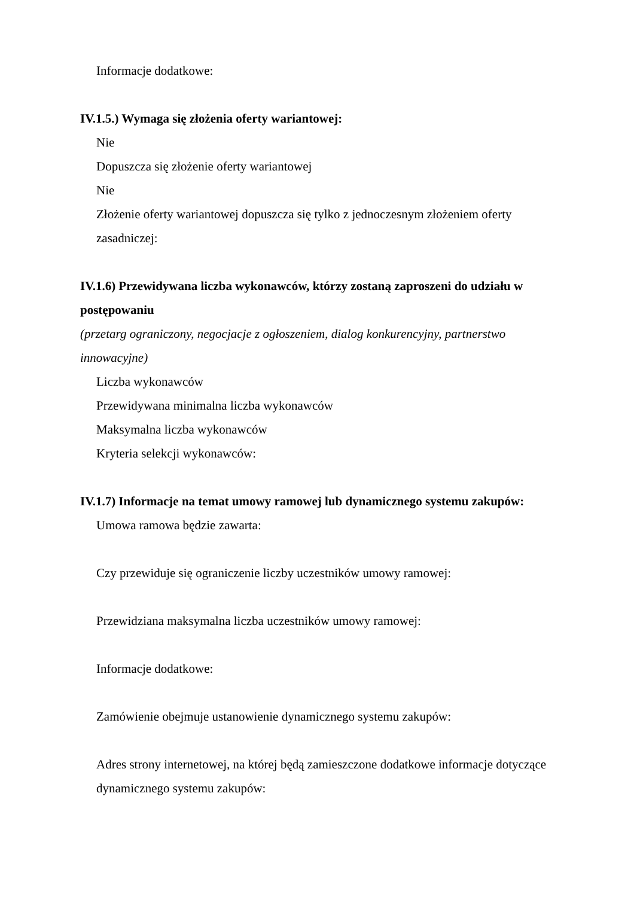Informacje dodatkowe:
IV.1.5.) Wymaga się złożenia oferty wariantowej:
Nie
Dopuszcza się złożenie oferty wariantowej
Nie
Złożenie oferty wariantowej dopuszcza się tylko z jednoczesnym złożeniem oferty zasadniczej:
IV.1.6) Przewidywana liczba wykonawców, którzy zostaną zaproszeni do udziału w postępowaniu
(przetarg ograniczony, negocjacje z ogłoszeniem, dialog konkurencyjny, partnerstwo innowacyjne)
Liczba wykonawców
Przewidywana minimalna liczba wykonawców
Maksymalna liczba wykonawców
Kryteria selekcji wykonawców:
IV.1.7) Informacje na temat umowy ramowej lub dynamicznego systemu zakupów:
Umowa ramowa będzie zawarta:
Czy przewiduje się ograniczenie liczby uczestników umowy ramowej:
Przewidziana maksymalna liczba uczestników umowy ramowej:
Informacje dodatkowe:
Zamówienie obejmuje ustanowienie dynamicznego systemu zakupów:
Adres strony internetowej, na której będą zamieszczone dodatkowe informacje dotyczące dynamicznego systemu zakupów: